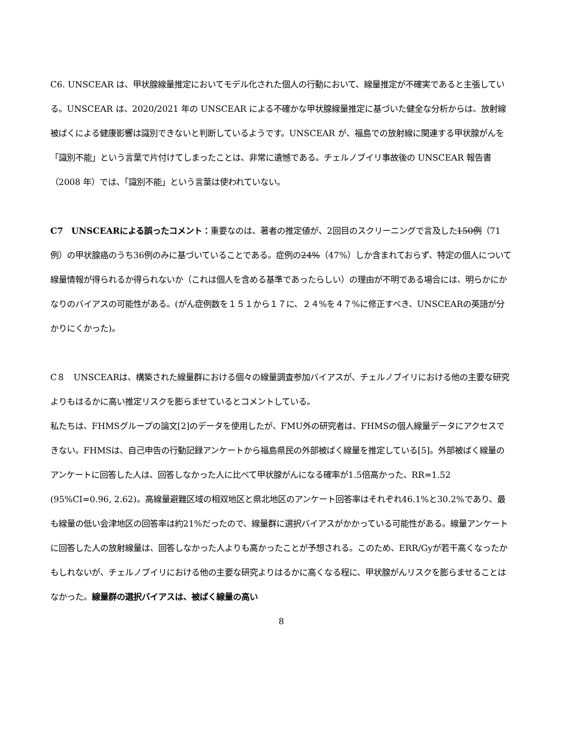C6. UNSCEAR は、甲状腺線量推定においてモデル化された個人の行動において、線量推定が不確実であると主張している。UNSCEAR は、2020/2021 年の UNSCEAR による不確かな甲状腺線量推定に基づいた健全な分析からは、放射線被ばくによる健康影響は識別できないと判断しているようです。UNSCEAR が、福島での放射線に関連する甲状腺がんを「識別不能」という言葉で片付けてしまったことは、非常に遺憾である。チェルノブイリ事故後の UNSCEAR 報告書（2008 年）では、「識別不能」という言葉は使われていない。
C7　UNSCEARによる誤ったコメント：重要なのは、著者の推定値が、2回目のスクリーニングで言及した150例（71例）の甲状腺癌のうち36例のみに基づいていることである。症例の24%（47%）しか含まれておらず、特定の個人について線量情報が得られるか得られないか（これは個人を含める基準であったらしい）の理由が不明である場合には、明らかにかなりのバイアスの可能性がある。(がん症例数を１５１から１７に、２４%を４７%に修正すべき、UNSCEARの英語が分かりにくかった)。
C８　UNSCEARは、構築された線量群における個々の線量調査参加バイアスが、チェルノブイリにおける他の主要な研究よりもはるかに高い推定リスクを膨らませているとコメントしている。
私たちは、FHMSグループの論文[2]のデータを使用したが、FMU外の研究者は、FHMSの個人線量データにアクセスできない。FHMSは、自己申告の行動記録アンケートから福島県民の外部被ばく線量を推定している[5]。外部被ばく線量のアンケートに回答した人は、回答しなかった人に比べて甲状腺がんになる確率が1.5倍高かった、RR=1.52 (95%CI=0.96, 2.62)。高線量避難区域の相双地区と県北地区のアンケート回答率はそれぞれ46.1%と30.2%であり、最も線量の低い会津地区の回答率は約21%だったので、線量群に選択バイアスがかかっている可能性がある。線量アンケートに回答した人の放射線量は、回答しなかった人よりも高かったことが予想される。このため、ERR/Gyが若干高くなったかもしれないが、チェルノブイリにおける他の主要な研究よりはるかに高くなる程に、甲状腺がんリスクを膨らませることはなかった。線量群の選択バイアスは、被ばく線量の高い
8